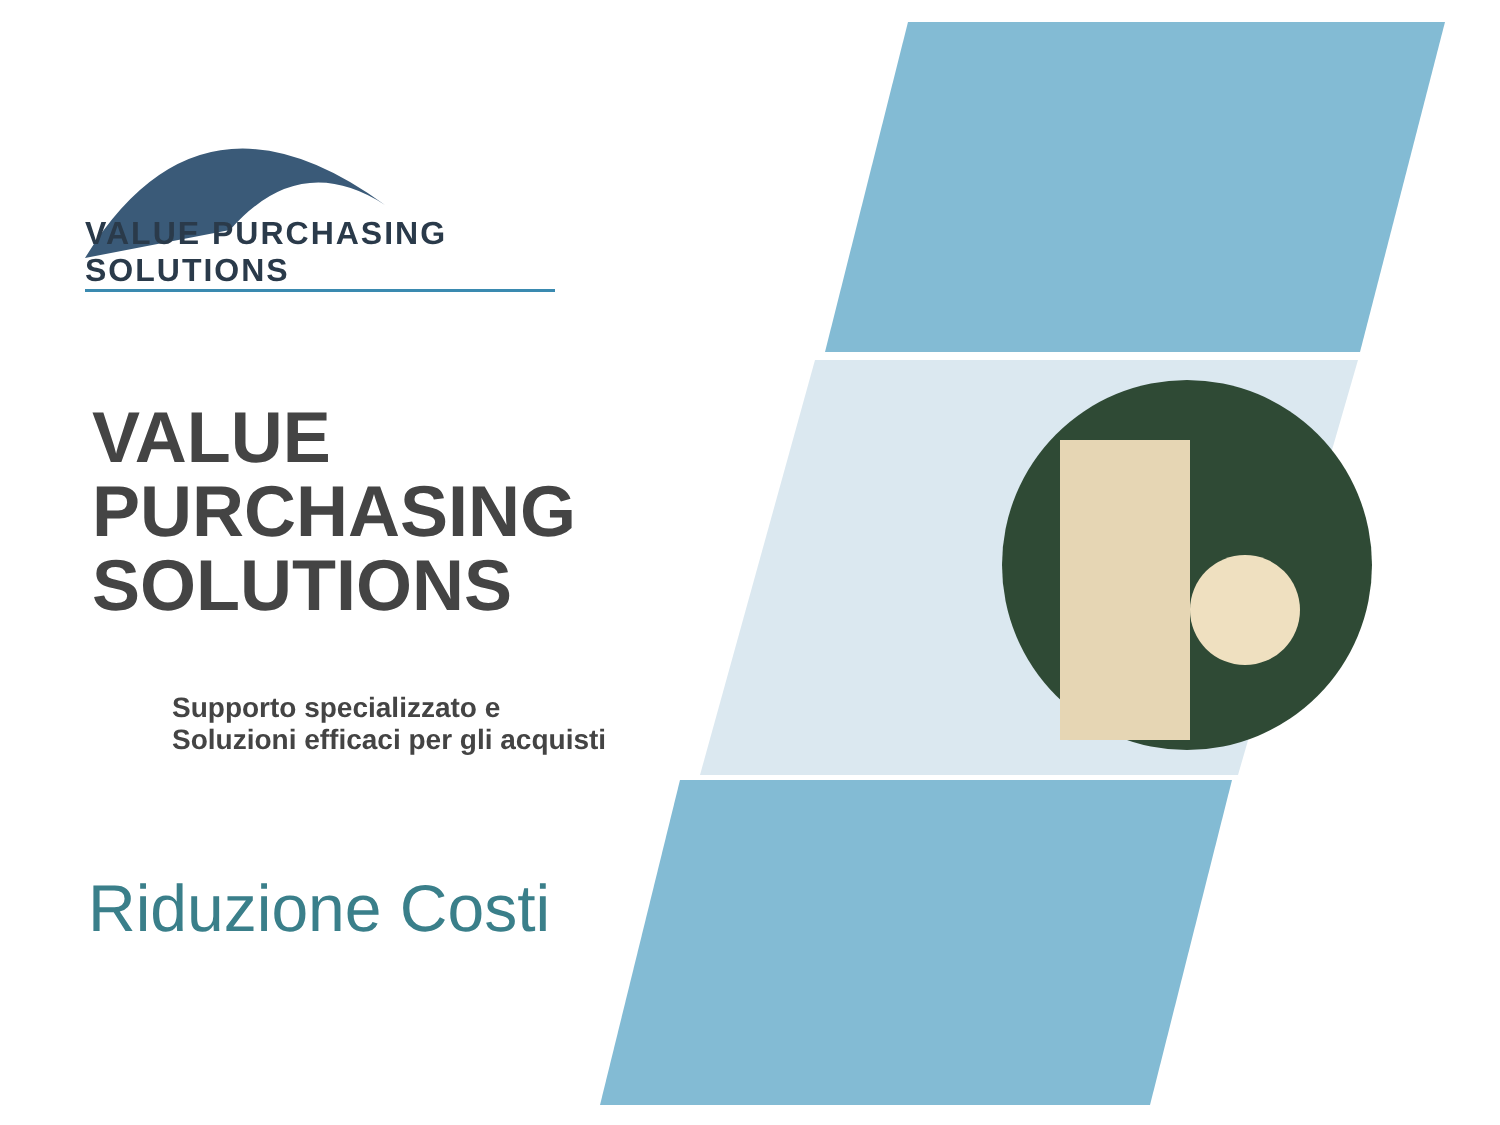VALUE PURCHASING SOLUTIONS
VALUE
PURCHASING
SOLUTIONS
Supporto specializzato e
Soluzioni efficaci per gli acquisti
Riduzione Costi